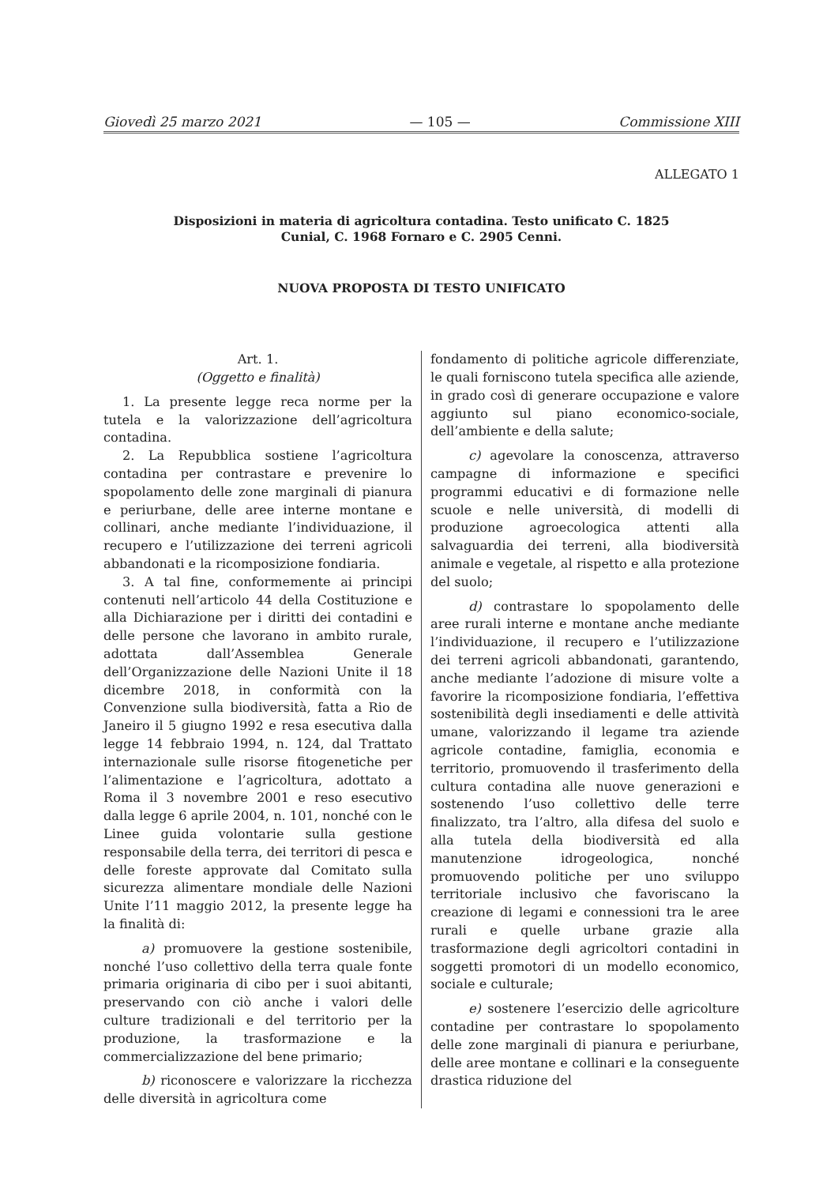Giovedì 25 marzo 2021 — 105 — Commissione XIII
ALLEGATO 1
Disposizioni in materia di agricoltura contadina. Testo unificato C. 1825
Cunial, C. 1968 Fornaro e C. 2905 Cenni.
NUOVA PROPOSTA DI TESTO UNIFICATO
Art. 1.
(Oggetto e finalità)
1. La presente legge reca norme per la tutela e la valorizzazione dell’agricoltura contadina.
2. La Repubblica sostiene l’agricoltura contadina per contrastare e prevenire lo spopolamento delle zone marginali di pianura e periurbane, delle aree interne montane e collinari, anche mediante l’individuazione, il recupero e l’utilizzazione dei terreni agricoli abbandonati e la ricomposizione fondiaria.
3. A tal fine, conformemente ai principi contenuti nell’articolo 44 della Costituzione e alla Dichiarazione per i diritti dei contadini e delle persone che lavorano in ambito rurale, adottata dall’Assemblea Generale dell’Organizzazione delle Nazioni Unite il 18 dicembre 2018, in conformità con la Convenzione sulla biodiversità, fatta a Rio de Janeiro il 5 giugno 1992 e resa esecutiva dalla legge 14 febbraio 1994, n. 124, dal Trattato internazionale sulle risorse fitogenetiche per l’alimentazione e l’agricoltura, adottato a Roma il 3 novembre 2001 e reso esecutivo dalla legge 6 aprile 2004, n. 101, nonché con le Linee guida volontarie sulla gestione responsabile della terra, dei territori di pesca e delle foreste approvate dal Comitato sulla sicurezza alimentare mondiale delle Nazioni Unite l’11 maggio 2012, la presente legge ha la finalità di:
a) promuovere la gestione sostenibile, nonché l’uso collettivo della terra quale fonte primaria originaria di cibo per i suoi abitanti, preservando con ciò anche i valori delle culture tradizionali e del territorio per la produzione, la trasformazione e la commercializzazione del bene primario;
b) riconoscere e valorizzare la ricchezza delle diversità in agricoltura come
fondamento di politiche agricole differenziate, le quali forniscono tutela specifica alle aziende, in grado così di generare occupazione e valore aggiunto sul piano economico-sociale, dell’ambiente e della salute;
c) agevolare la conoscenza, attraverso campagne di informazione e specifici programmi educativi e di formazione nelle scuole e nelle università, di modelli di produzione agroecologica attenti alla salvaguardia dei terreni, alla biodiversità animale e vegetale, al rispetto e alla protezione del suolo;
d) contrastare lo spopolamento delle aree rurali interne e montane anche mediante l’individuazione, il recupero e l’utilizzazione dei terreni agricoli abbandonati, garantendo, anche mediante l’adozione di misure volte a favorire la ricomposizione fondiaria, l’effettiva sostenibilità degli insediamenti e delle attività umane, valorizzando il legame tra aziende agricole contadine, famiglia, economia e territorio, promuovendo il trasferimento della cultura contadina alle nuove generazioni e sostenendo l’uso collettivo delle terre finalizzato, tra l’altro, alla difesa del suolo e alla tutela della biodiversità ed alla manutenzione idrogeologica, nonché promuovendo politiche per uno sviluppo territoriale inclusivo che favoriscano la creazione di legami e connessioni tra le aree rurali e quelle urbane grazie alla trasformazione degli agricoltori contadini in soggetti promotori di un modello economico, sociale e culturale;
e) sostenere l’esercizio delle agricolture contadine per contrastare lo spopolamento delle zone marginali di pianura e periurbane, delle aree montane e collinari e la conseguente drastica riduzione del